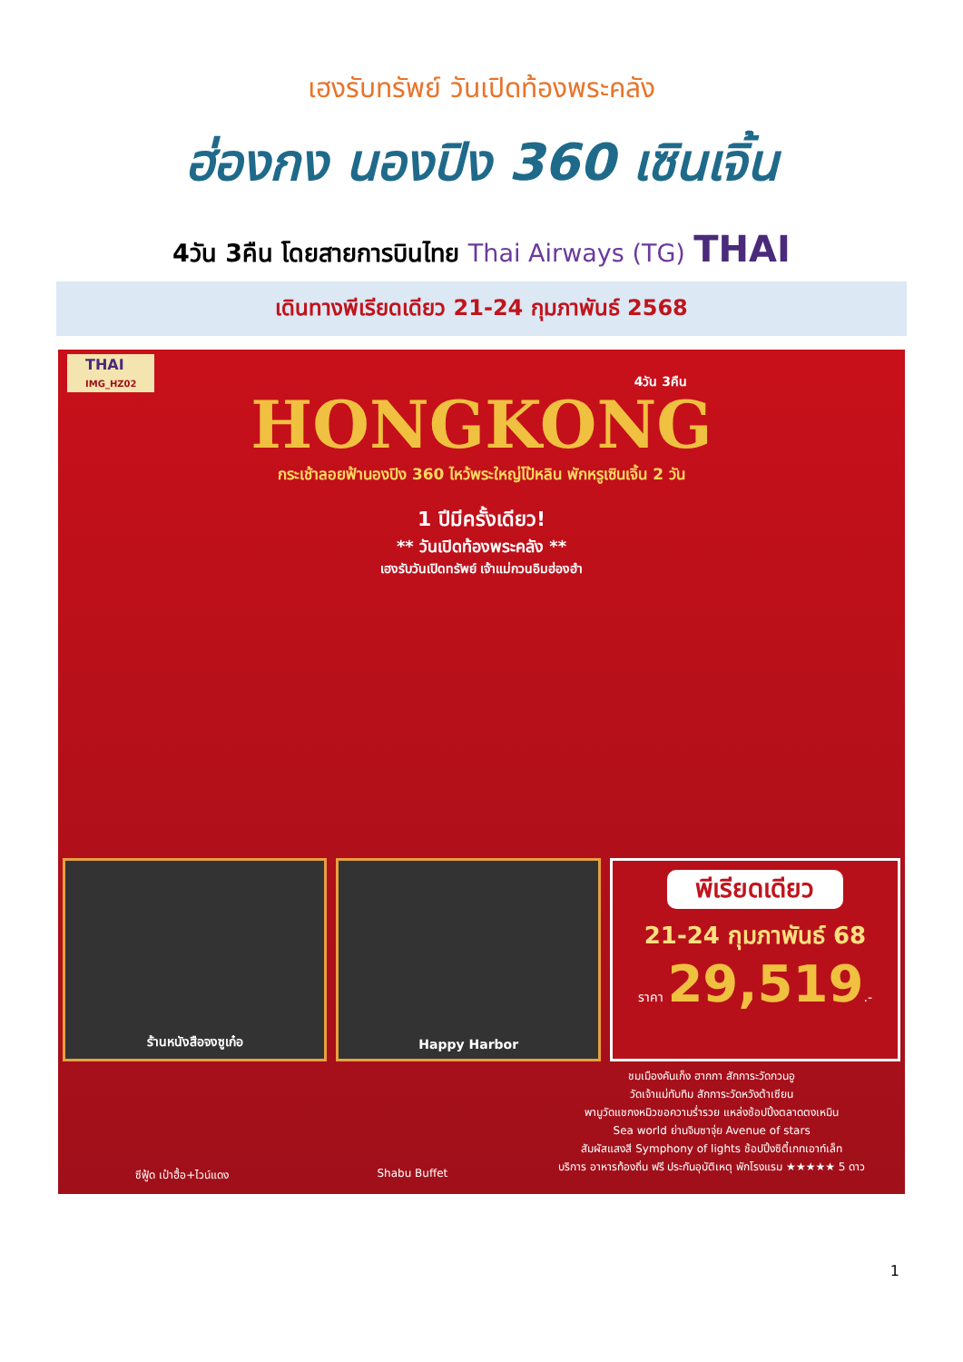เฮงรับทรัพย์ วันเปิดท้องพระคลัง
ฮ่องกง นองปิง 360 เซินเจิ้น
4วัน 3คืน โดยสายการบินไทย Thai Airways (TG) THAI
เดินทางพีเรียดเดียว 21-24 กุมภาพันธ์ 2568
THAI
IMG_HZ02
4วัน 3คืน
HONGKONG
กระเช้าลอยฟ้านองปิง 360 ไหว้พระใหญ่โป้หลิน พักหรูเซินเจิ้น 2 วัน
1 ปีมีครั้งเดียว!
** วันเปิดท้องพระคลัง **
เฮงรับวันเปิดทรัพย์ เจ้าแม่กวนอิมฮ่องฮำ
ร้านหนังสือจงซูเก๋อ Happy Harbor
พีเรียดเดียว
21-24 กุมภาพันธ์ 68
ราคา 29,519.-
ซีฟู้ด เป๋าฮื้อ+ไวน์แดง Shabu Buffet
ชมเมืองคันเก็ง ฮากกา สักการะวัดกวนอู
วัดเจ้าแม่ทับทิม สักการะวัดหวังต้าเซียน
พามูวัดแชกงหมิวขอความร่ำรวย แหล่งช้อปปิ้งตลาดตงเหมิน
Sea world ย่านจิมซาจุ่ย Avenue of stars
สัมผัสแสงสี Symphony of lights ช้อปปิ้งซิตี้เกทเอาท์เล็ท
บริการ อาหารท้องถิ่น ฟรี ประกันอุบัติเหตุ พักโรงแรม ★★★★★ 5 ดาว
1